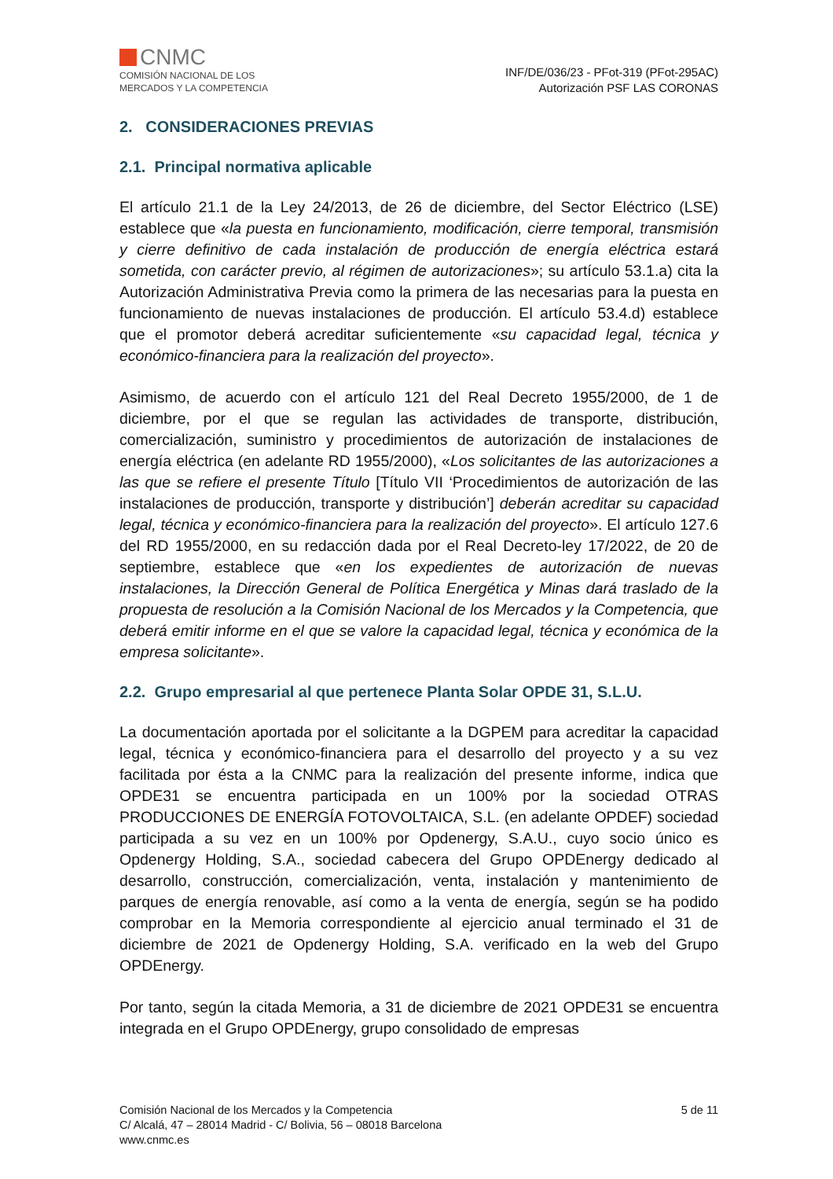CNMC
COMISIÓN NACIONAL DE LOS
MERCADOS Y LA COMPETENCIA
INF/DE/036/23 - PFot-319 (PFot-295AC)
Autorización PSF LAS CORONAS
2. CONSIDERACIONES PREVIAS
2.1. Principal normativa aplicable
El artículo 21.1 de la Ley 24/2013, de 26 de diciembre, del Sector Eléctrico (LSE) establece que «la puesta en funcionamiento, modificación, cierre temporal, transmisión y cierre definitivo de cada instalación de producción de energía eléctrica estará sometida, con carácter previo, al régimen de autorizaciones»; su artículo 53.1.a) cita la Autorización Administrativa Previa como la primera de las necesarias para la puesta en funcionamiento de nuevas instalaciones de producción. El artículo 53.4.d) establece que el promotor deberá acreditar suficientemente «su capacidad legal, técnica y económico-financiera para la realización del proyecto».
Asimismo, de acuerdo con el artículo 121 del Real Decreto 1955/2000, de 1 de diciembre, por el que se regulan las actividades de transporte, distribución, comercialización, suministro y procedimientos de autorización de instalaciones de energía eléctrica (en adelante RD 1955/2000), «Los solicitantes de las autorizaciones a las que se refiere el presente Título [Título VII ‘Procedimientos de autorización de las instalaciones de producción, transporte y distribución’] deberán acreditar su capacidad legal, técnica y económico-financiera para la realización del proyecto». El artículo 127.6 del RD 1955/2000, en su redacción dada por el Real Decreto-ley 17/2022, de 20 de septiembre, establece que «en los expedientes de autorización de nuevas instalaciones, la Dirección General de Política Energética y Minas dará traslado de la propuesta de resolución a la Comisión Nacional de los Mercados y la Competencia, que deberá emitir informe en el que se valore la capacidad legal, técnica y económica de la empresa solicitante».
2.2. Grupo empresarial al que pertenece Planta Solar OPDE 31, S.L.U.
La documentación aportada por el solicitante a la DGPEM para acreditar la capacidad legal, técnica y económico-financiera para el desarrollo del proyecto y a su vez facilitada por ésta a la CNMC para la realización del presente informe, indica que OPDE31 se encuentra participada en un 100% por la sociedad OTRAS PRODUCCIONES DE ENERGÍA FOTOVOLTAICA, S.L. (en adelante OPDEF) sociedad participada a su vez en un 100% por Opdenergy, S.A.U., cuyo socio único es Opdenergy Holding, S.A., sociedad cabecera del Grupo OPDEnergy dedicado al desarrollo, construcción, comercialización, venta, instalación y mantenimiento de parques de energía renovable, así como a la venta de energía, según se ha podido comprobar en la Memoria correspondiente al ejercicio anual terminado el 31 de diciembre de 2021 de Opdenergy Holding, S.A. verificado en la web del Grupo OPDEnergy.
Por tanto, según la citada Memoria, a 31 de diciembre de 2021 OPDE31 se encuentra integrada en el Grupo OPDEnergy, grupo consolidado de empresas
Comisión Nacional de los Mercados y la Competencia
C/ Alcalá, 47 – 28014 Madrid - C/ Bolivia, 56 – 08018 Barcelona
www.cnmc.es
5 de 11